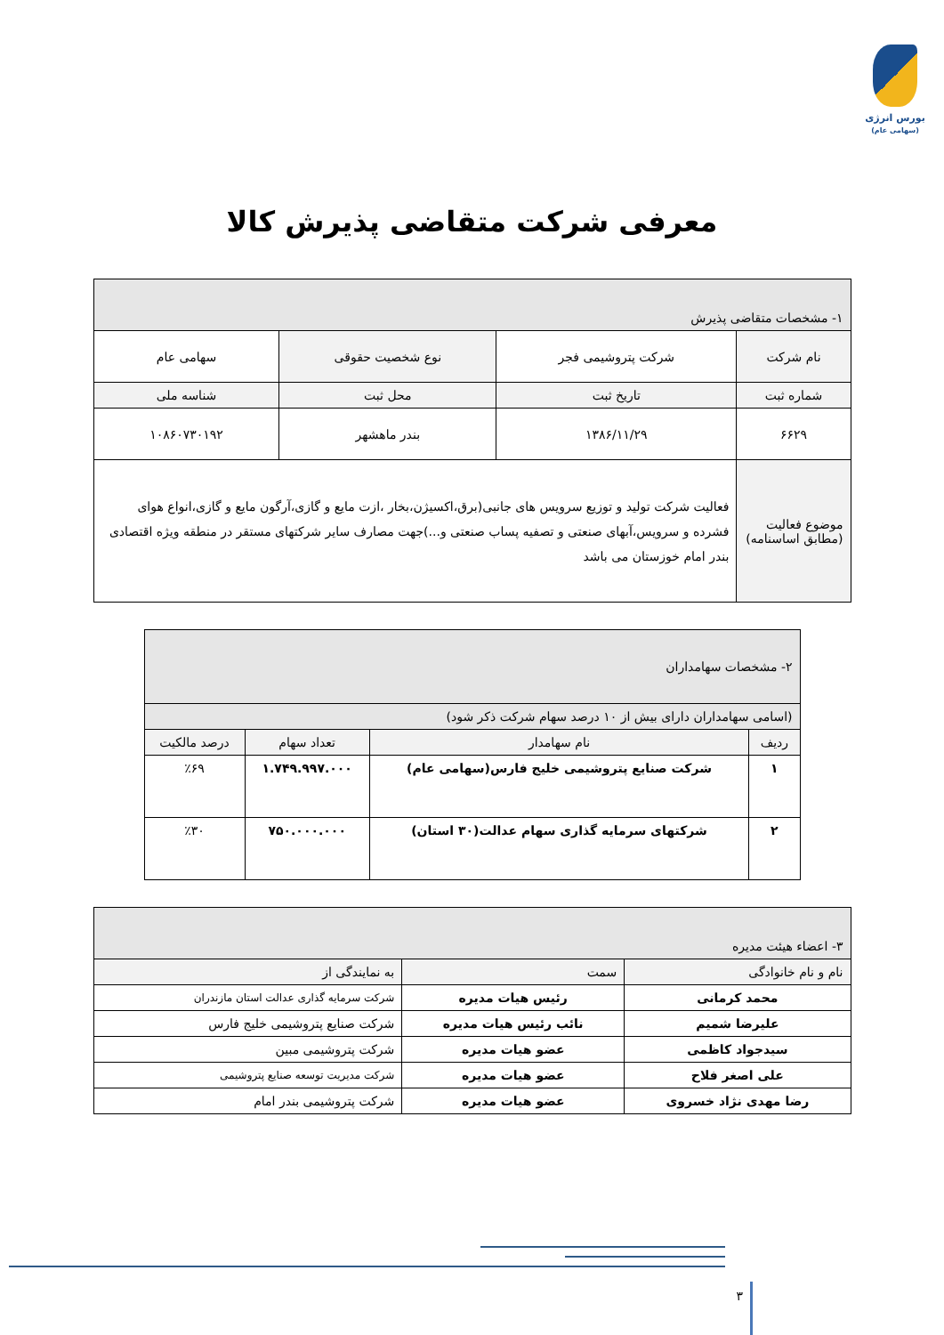بورس انرژی
(سهامی عام)
معرفی شرکت متقاضی پذیرش کالا
| ۱- مشخصات متقاضی پذیرش | | | |
| نام شرکت | شرکت پتروشیمی فجر | نوع شخصیت حقوقی | سهامی عام |
| شماره ثبت | تاریخ ثبت | محل ثبت | شناسه ملی |
| ۶۶۲۹ | ۱۳۸۶/۱۱/۲۹ | بندر ماهشهر | ۱۰۸۶۰۷۳۰۱۹۲ |
| موضوع فعالیت (مطابق اساسنامه) | فعالیت شرکت تولید و توزیع سرویس های جانبی(برق،اکسیژن،بخار ،ازت مایع و گازی،آرگون مایع و گازی،انواع هوای فشرده و سرویس،آبهای صنعتی و تصفیه پساب صنعتی و...)جهت مصارف سایر شرکتهای مستقر در منطقه ویژه اقتصادی بندر امام خوزستان می باشد | | |
| ۲- مشخصات سهامداران | | | |
| (اسامی سهامداران دارای بیش از ۱۰ درصد سهام شرکت ذکر شود) | | | |
| ردیف | نام سهامدار | تعداد سهام | درصد مالکیت |
| ۱ | شرکت صنایع پتروشیمی خلیج فارس(سهامی عام) | ۱.۷۴۹.۹۹۷.۰۰۰ | ٪۶۹ |
| ۲ | شرکتهای سرمایه گذاری سهام عدالت(۳۰ استان) | ۷۵۰.۰۰۰.۰۰۰ | ٪۳۰ |
| ۳- اعضاء هیئت مدیره | | |
| نام و نام خانوادگی | سمت | به نمایندگی از |
| محمد کرمانی | رئیس هیات مدیره | شرکت سرمایه گذاری عدالت استان مازندران |
| علیرضا شمیم | نائب رئیس هیات مدیره | شرکت صنایع پتروشیمی خلیج فارس |
| سیدجواد کاظمی | عضو هیات مدیره | شرکت پتروشیمی مبین |
| علی اصغر فلاح | عضو هیات مدیره | شرکت مدیریت توسعه صنایع پتروشیمی |
| رضا مهدی نژاد خسروی | عضو هیات مدیره | شرکت پتروشیمی بندر امام |
۳